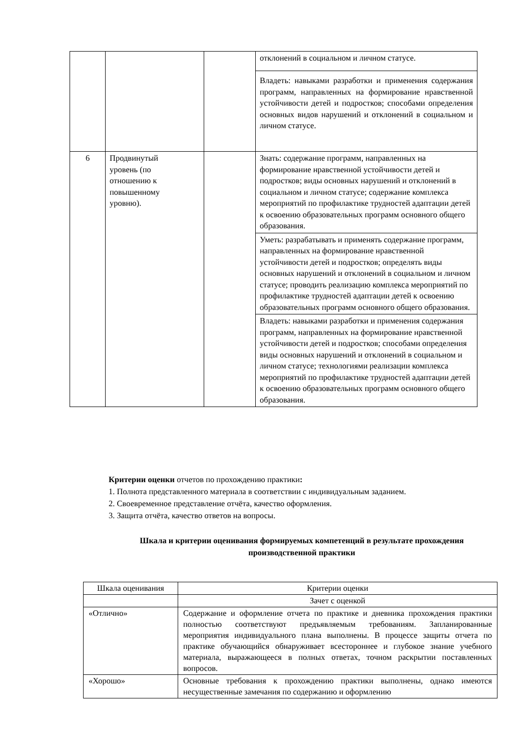| | | | отклонений в социальном и личном статусе. |
| | | | Владеть: навыками разработки и применения содержания программ, направленных на формирование нравственной устойчивости детей и подростков; способами определения основных видов нарушений и отклонений в социальном и личном статусе. |
| 6 | Продвинутый уровень (по отношению к повышенному уровню). | | Знать: содержание программ, направленных на формирование нравственной устойчивости детей и подростков; виды основных нарушений и отклонений в социальном и личном статусе; содержание комплекса мероприятий по профилактике трудностей адаптации детей к освоению образовательных программ основного общего образования. |
| | | | Уметь: разрабатывать и применять содержание программ, направленных на формирование нравственной устойчивости детей и подростков; определять виды основных нарушений и отклонений в социальном и личном статусе; проводить реализацию комплекса мероприятий по профилактике трудностей адаптации детей к освоению образовательных программ основного общего образования. |
| | | | Владеть: навыками разработки и применения содержания программ, направленных на формирование нравственной устойчивости детей и подростков; способами определения виды основных нарушений и отклонений в социальном и личном статусе; технологиями реализации комплекса мероприятий по профилактике трудностей адаптации детей к освоению образовательных программ основного общего образования. |
Критерии оценки отчетов по прохождению практики:
1. Полнота представленного материала в соответствии с индивидуальным заданием.
2. Своевременное представление отчёта, качество оформления.
3. Защита отчёта, качество ответов на вопросы.
Шкала и критерии оценивания формируемых компетенций в результате прохождения производственной практики
| Шкала оценивания | Критерии оценки |
| | Зачет с оценкой |
| «Отлично» | Содержание и оформление отчета по практике и дневника прохождения практики полностью соответствуют предъявляемым требованиям. Запланированные мероприятия индивидуального плана выполнены. В процессе защиты отчета по практике обучающийся обнаруживает всестороннее и глубокое знание учебного материала, выражающееся в полных ответах, точном раскрытии поставленных вопросов. |
| «Хорошо» | Основные требования к прохождению практики выполнены, однако имеются несущественные замечания по содержанию и оформлению |